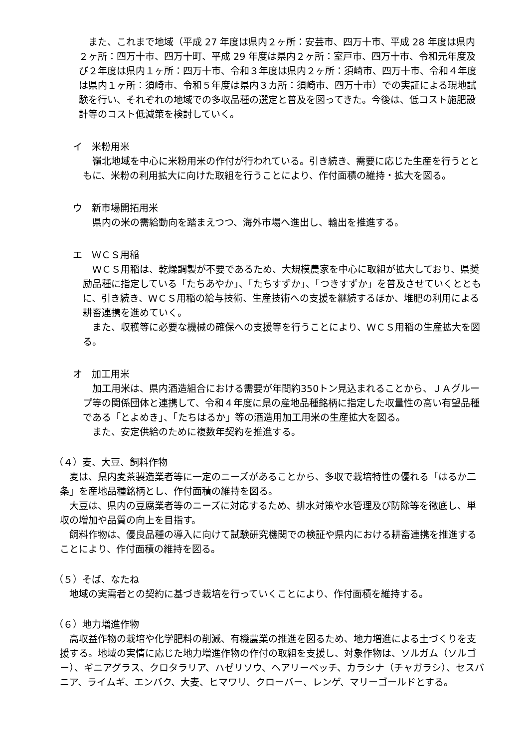また、これまで地域（平成 27 年度は県内２ヶ所：安芸市、四万十市、平成 28 年度は県内２ヶ所：四万十市、四万十町、平成 29 年度は県内２ヶ所：室戸市、四万十市、令和元年度及び２年度は県内１ヶ所：四万十市、令和３年度は県内２ヶ所：須崎市、四万十市、令和４年度は県内１ヶ所：須崎市、令和５年度は県内３カ所：須崎市、四万十市）での実証による現地試験を行い、それぞれの地域での多収品種の選定と普及を図ってきた。今後は、低コスト施肥設計等のコスト低減策を検討していく。
イ　米粉用米
　嶺北地域を中心に米粉用米の作付が行われている。引き続き、需要に応じた生産を行うとともに、米粉の利用拡大に向けた取組を行うことにより、作付面積の維持・拡大を図る。
ウ　新市場開拓用米
　県内の米の需給動向を踏まえつつ、海外市場へ進出し、輸出を推進する。
エ　ＷＣＳ用稲
　ＷＣＳ用稲は、乾燥調製が不要であるため、大規模農家を中心に取組が拡大しており、県奨励品種に指定している「たちあやか」、「たちすずか」、「つきすずか」を普及させていくとともに、引き続き、ＷＣＳ用稲の給与技術、生産技術への支援を継続するほか、堆肥の利用による耕畜連携を進めていく。
　また、収穫等に必要な機械の確保への支援等を行うことにより、ＷＣＳ用稲の生産拡大を図る。
オ　加工用米
　加工用米は、県内酒造組合における需要が年間約350トン見込まれることから、ＪＡグループ等の関係団体と連携して、令和４年度に県の産地品種銘柄に指定した収量性の高い有望品種である「とよめき」、「たちはるか」等の酒造用加工用米の生産拡大を図る。
　また、安定供給のために複数年契約を推進する。
（４）麦、大豆、飼料作物
　麦は、県内麦茶製造業者等に一定のニーズがあることから、多収で栽培特性の優れる「はるか二条」を産地品種銘柄とし、作付面積の維持を図る。
　大豆は、県内の豆腐業者等のニーズに対応するため、排水対策や水管理及び防除等を徹底し、単収の増加や品質の向上を目指す。
　飼料作物は、優良品種の導入に向けて試験研究機関での検証や県内における耕畜連携を推進することにより、作付面積の維持を図る。
（５）そば、なたね
　地域の実需者との契約に基づき栽培を行っていくことにより、作付面積を維持する。
（６）地力増進作物
　高収益作物の栽培や化学肥料の削減、有機農業の推進を図るため、地力増進による土づくりを支援する。地域の実情に応じた地力増進作物の作付の取組を支援し、対象作物は、ソルガム（ソルゴー）、ギニアグラス、クロタラリア、ハゼリソウ、ヘアリーベッチ、カラシナ（チャガラシ）、セスバニア、ライムギ、エンバク、大麦、ヒマワリ、クローバー、レンゲ、マリーゴールドとする。